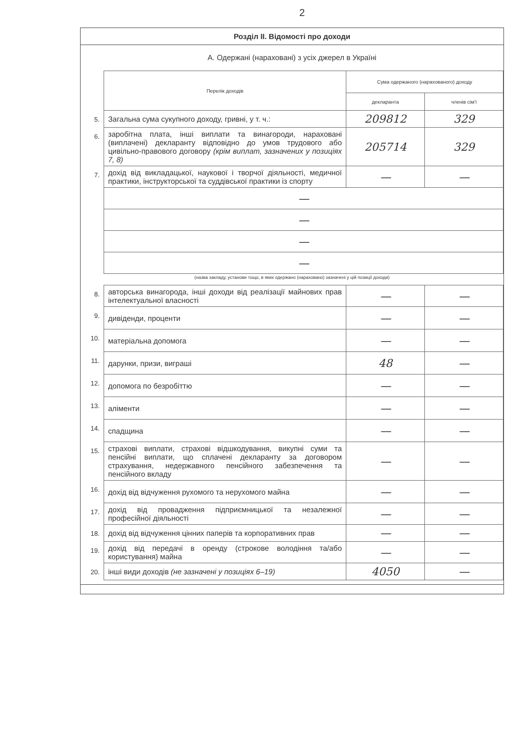2
Розділ II. Відомості про доходи
А. Одержані (нараховані) з усіх джерел в Україні
| | Перелік доходів | Сума одержаного (нарахованого) доходу | |
| | | декларанта | членів сім'ї |
| 5. | Загальна сума сукупного доходу, гривні, у т. ч.: | 209812 | 329 |
| 6. | заробітна плата, інші виплати та винагороди, нараховані (виплачені) декларанту відповідно до умов трудового або цивільно-правового договору (крім виплат, зазначених у позиціях 7, 8) | 205714 | 329 |
| 7. | дохід від викладацької, наукової і творчої діяльності, медичної практики, інструкторської та суддівської практики із спорту | — | — |
| | — | | |
| | — | | |
| | — | | |
| | — | | |
(назва закладу, установи тощо, в яких одержано (нараховано) зазначені у цій позиції доходи)
| 8. | авторська винагорода, інші доходи від реалізації майнових прав інтелектуальної власності | — | — |
| 9. | дивіденди, проценти | — | — |
| 10. | матеріальна допомога | — | — |
| 11. | дарунки, призи, виграші | 48 | — |
| 12. | допомога по безробіттю | — | — |
| 13. | аліменти | — | — |
| 14. | спадщина | — | — |
| 15. | страхові виплати, страхові відшкодування, викупні суми та пенсійні виплати, що сплачені декларанту за договором страхування, недержавного пенсійного забезпечення та пенсійного вкладу | — | — |
| 16. | дохід від відчуження рухомого та нерухомого майна | — | — |
| 17. | дохід від провадження підприємницької та незалежної професійної діяльності | — | — |
| 18. | дохід від відчуження цінних паперів та корпоративних прав | — | — |
| 19. | дохід від передачі в оренду (строкове володіння та/або користування) майна | — | — |
| 20. | інші види доходів (не зазначені у позиціях 6–19) | 4050 | — |